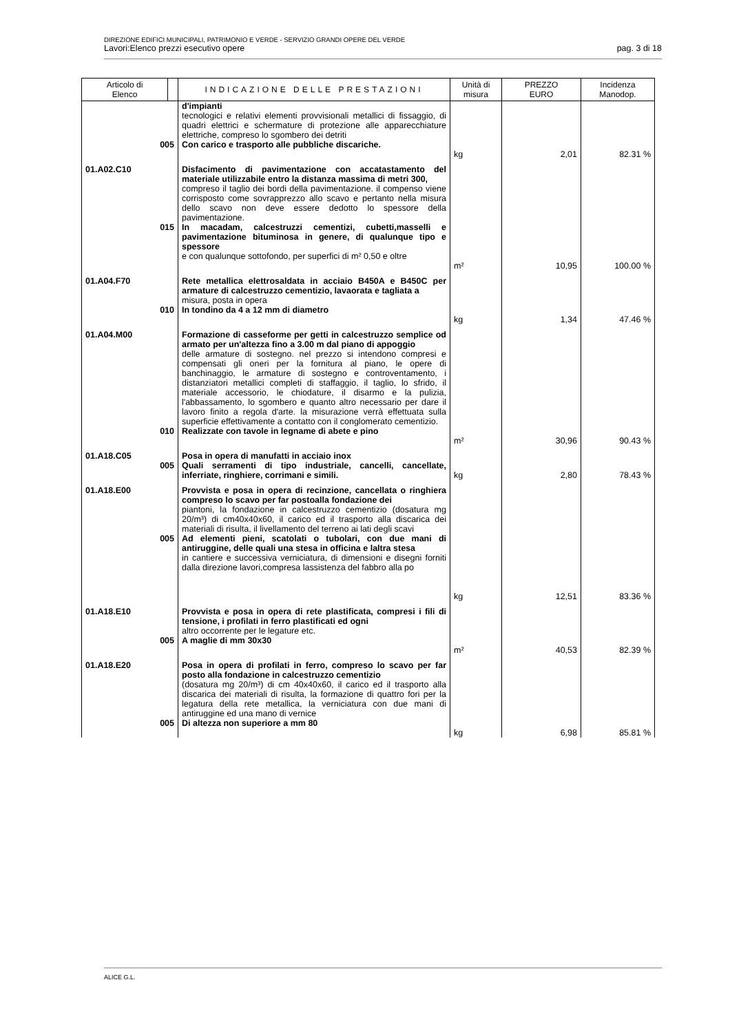DIREZIONE EDIFICI MUNICIPALI, PATRIMONIO E VERDE - SERVIZIO GRANDI OPERE DEL VERDE
Lavori:Elenco prezzi esecutivo opere pag. 3 di 18
| Articolo di Elenco | | INDICAZIONE DELLE PRESTAZIONI | Unità di misura | PREZZO EURO | Incidenza Manodop. |
| --- | --- | --- | --- | --- | --- |
| | | d'impianti tecnologici e relativi elementi provvisionali metallici di fissaggio, di quadri elettrici e schermature di protezione alle apparecchiature elettriche, compreso lo sgombero dei detriti | | | |
| 005 | | Con carico e trasporto alle pubbliche discariche. | kg | 2,01 | 82.31 % |
| 01.A02.C10 | | Disfacimento di pavimentazione con accatastamento del materiale utilizzabile entro la distanza massima di metri 300, compreso il taglio dei bordi della pavimentazione. il compenso viene corrisposto come sovrapprezzo allo scavo e pertanto nella misura dello scavo non deve essere dedotto lo spessore della pavimentazione. | | | |
| 015 | | In macadam, calcestruzzi cementizi, cubetti,masselli e pavimentazione bituminosa in genere, di qualunque tipo e spessore e con qualunque sottofondo, per superfici di m² 0,50 e oltre | m² | 10,95 | 100.00 % |
| 01.A04.F70 | | Rete metallica elettrosaldata in acciaio B450A e B450C per armature di calcestruzzo cementizio, lavaorata e tagliata a misura, posta in opera | | | |
| 010 | | In tondino da 4 a 12 mm di diametro | kg | 1,34 | 47.46 % |
| 01.A04.M00 | | Formazione di casseforme per getti in calcestruzzo semplice od armato per un'altezza fino a 3.00 m dal piano di appoggio delle armature di sostegno. nel prezzo si intendono compresi e compensati gli oneri per la fornitura al piano, le opere di banchinaggio, le armature di sostegno e controventamento, i distanziatori metallici completi di staffaggio, il taglio, lo sfrido, il materiale accessorio, le chiodature, il disarmo e la pulizia, l'abbassamento, lo sgombero e quanto altro necessario per dare il lavoro finito a regola d'arte. la misurazione verrà effettuata sulla superficie effettivamente a contatto con il conglomerato cementizio. | | | |
| 010 | | Realizzate con tavole in legname di abete e pino | m² | 30,96 | 90.43 % |
| 01.A18.C05 | | Posa in opera di manufatti in acciaio inox | | | |
| 005 | | Quali serramenti di tipo industriale, cancelli, cancellate, inferriate, ringhiere, corrimani e simili. | kg | 2,80 | 78.43 % |
| 01.A18.E00 | | Provvista e posa in opera di recinzione, cancellata o ringhiera compreso lo scavo per far postoalla fondazione dei piantoni, la fondazione in calcestruzzo cementizio (dosatura mg 20/m³) di cm40x40x60, il carico ed il trasporto alla discarica dei materiali di risulta, il livellamento del terreno ai lati degli scavi | | | |
| 005 | | Ad elementi pieni, scatolati o tubolari, con due mani di antiruggine, delle quali una stesa in officina e laltra stesa in cantiere e successiva verniciatura, di dimensioni e disegni forniti dalla direzione lavori,compresa lassistenza del fabbro alla po | kg | 12,51 | 83.36 % |
| 01.A18.E10 | | Provvista e posa in opera di rete plastificata, compresi i fili di tensione, i profilati in ferro plastificati ed ogni altro occorrente per le legature etc. | | | |
| 005 | | A maglie di mm 30x30 | m² | 40,53 | 82.39 % |
| 01.A18.E20 | | Posa in opera di profilati in ferro, compreso lo scavo per far posto alla fondazione in calcestruzzo cementizio (dosatura mg 20/m³) di cm 40x40x60, il carico ed il trasporto alla discarica dei materiali di risulta, la formazione di quattro fori per la legatura della rete metallica, la verniciatura con due mani di antiruggine ed una mano di vernice | | | |
| 005 | | Di altezza non superiore a mm 80 | kg | 6,98 | 85.81 % |
ALICE G.L.